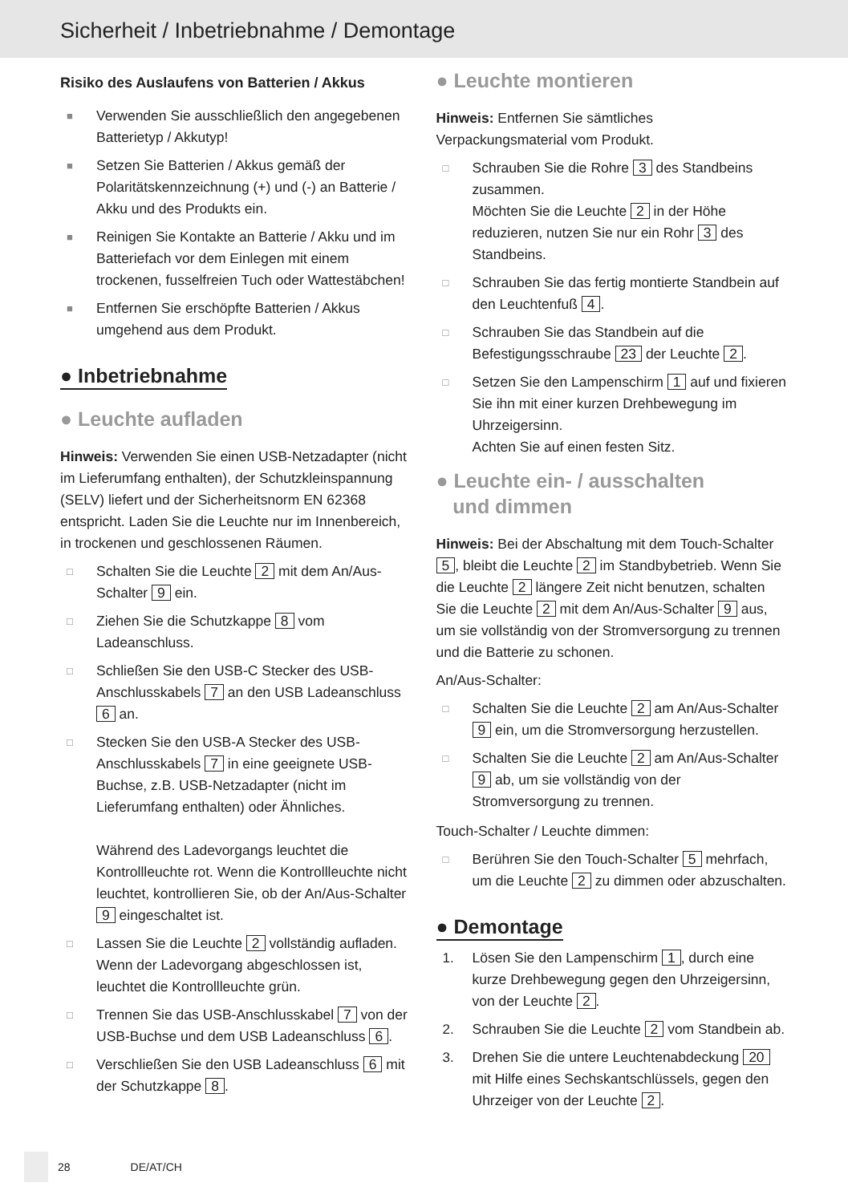Sicherheit / Inbetriebnahme / Demontage
Risiko des Auslaufens von Batterien / Akkus
■ Verwenden Sie ausschließlich den angegebenen Batterietyp / Akkutyp!
■ Setzen Sie Batterien / Akkus gemäß der Polaritäts­kennzeichnung (+) und (-) an Batterie / Akku und des Produkts ein.
■ Reinigen Sie Kontakte an Batterie / Akku und im Batteriefach vor dem Einlegen mit einem trockenen, fusselfreien Tuch oder Wattestäbchen!
■ Entfernen Sie erschöpfte Batterien / Akkus umgehend aus dem Produkt.
● Inbetriebnahme
● Leuchte aufladen
Hinweis: Verwenden Sie einen USB-Netzadapter (nicht im Lieferumfang enthalten), der Schutzkleinspannung (SELV) liefert und der Sicherheitsnorm EN 62368 entspricht. Laden Sie die Leuchte nur im Innenbereich, in trockenen und geschlossenen Räumen.
□ Schalten Sie die Leuchte 2 mit dem An/Aus-Schalter 9 ein.
□ Ziehen Sie die Schutzkappe 8 vom Ladeanschluss.
□ Schließen Sie den USB-C Stecker des USB-Anschlusskabels 7 an den USB Ladeanschluss 6 an.
□ Stecken Sie den USB-A Stecker des USB-Anschlusskabels 7 in eine geeignete USB-Buchse, z.B. USB-Netzadapter (nicht im Lieferumfang enthalten) oder Ähnliches.
Während des Ladevorgangs leuchtet die Kontrollleuchte rot. Wenn die Kontrollleuchte nicht leuchtet, kontrollieren Sie, ob der An/Aus-Schalter 9 eingeschaltet ist.
□ Lassen Sie die Leuchte 2 vollständig aufladen. Wenn der Ladevorgang abgeschlossen ist, leuchtet die Kontrollleuchte grün.
□ Trennen Sie das USB-Anschlusskabel 7 von der USB-Buchse und dem USB Ladeanschluss 6.
□ Verschließen Sie den USB Ladeanschluss 6 mit der Schutzkappe 8.
● Leuchte montieren
Hinweis: Entfernen Sie sämtliches Verpackungsmaterial vom Produkt.
□ Schrauben Sie die Rohre 3 des Standbeins zusammen.
Möchten Sie die Leuchte 2 in der Höhe reduzieren, nutzen Sie nur ein Rohr 3 des Standbeins.
□ Schrauben Sie das fertig montierte Standbein auf den Leuchtenfuß 4.
□ Schrauben Sie das Standbein auf die Befestigungsschraube 23 der Leuchte 2.
□ Setzen Sie den Lampenschirm 1 auf und fixieren Sie ihn mit einer kurzen Drehbewegung im Uhrzeigersinn.
Achten Sie auf einen festen Sitz.
● Leuchte ein- / ausschalten
und dimmen
Hinweis: Bei der Abschaltung mit dem Touch-Schalter 5, bleibt die Leuchte 2 im Standbybetrieb. Wenn Sie die Leuchte 2 längere Zeit nicht benutzen, schalten Sie die Leuchte 2 mit dem An/Aus-Schalter 9 aus, um sie vollständig von der Stromversorgung zu trennen und die Batterie zu schonen.
An/Aus-Schalter:
□ Schalten Sie die Leuchte 2 am An/Aus-Schalter 9 ein, um die Stromversorgung herzustellen.
□ Schalten Sie die Leuchte 2 am An/Aus-Schalter 9 ab, um sie vollständig von der Stromversorgung zu trennen.
Touch-Schalter / Leuchte dimmen:
□ Berühren Sie den Touch-Schalter 5 mehrfach, um die Leuchte 2 zu dimmen oder abzuschalten.
● Demontage
1. Lösen Sie den Lampenschirm 1, durch eine kurze Drehbewegung gegen den Uhrzeigersinn, von der Leuchte 2.
2. Schrauben Sie die Leuchte 2 vom Standbein ab.
3. Drehen Sie die untere Leuchtenabdeckung 20 mit Hilfe eines Sechskantschlüssels, gegen den Uhrzeiger von der Leuchte 2.
28 DE/AT/CH